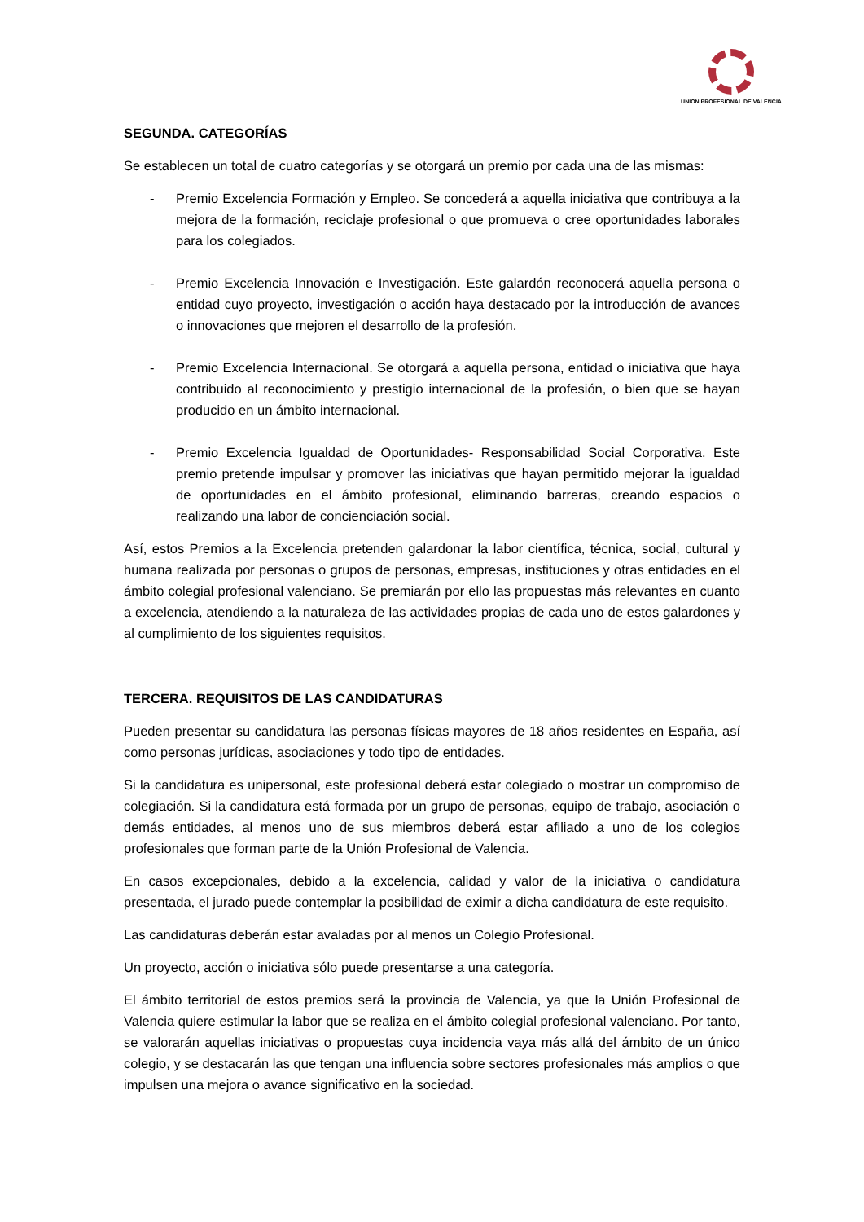UNION PROFESIONAL DE VALENCIA
SEGUNDA. CATEGORÍAS
Se establecen un total de cuatro categorías y se otorgará un premio por cada una de las mismas:
- Premio Excelencia Formación y Empleo. Se concederá a aquella iniciativa que contribuya a la mejora de la formación, reciclaje profesional o que promueva o cree oportunidades laborales para los colegiados.
- Premio Excelencia Innovación e Investigación. Este galardón reconocerá aquella persona o entidad cuyo proyecto, investigación o acción haya destacado por la introducción de avances o innovaciones que mejoren el desarrollo de la profesión.
- Premio Excelencia Internacional. Se otorgará a aquella persona, entidad o iniciativa que haya contribuido al reconocimiento y prestigio internacional de la profesión, o bien que se hayan producido en un ámbito internacional.
- Premio Excelencia Igualdad de Oportunidades- Responsabilidad Social Corporativa. Este premio pretende impulsar y promover las iniciativas que hayan permitido mejorar la igualdad de oportunidades en el ámbito profesional, eliminando barreras, creando espacios o realizando una labor de concienciación social.
Así, estos Premios a la Excelencia pretenden galardonar la labor científica, técnica, social, cultural y humana realizada por personas o grupos de personas, empresas, instituciones y otras entidades en el ámbito colegial profesional valenciano. Se premiarán por ello las propuestas más relevantes en cuanto a excelencia, atendiendo a la naturaleza de las actividades propias de cada uno de estos galardones y al cumplimiento de los siguientes requisitos.
TERCERA. REQUISITOS DE LAS CANDIDATURAS
Pueden presentar su candidatura las personas físicas mayores de 18 años residentes en España, así como personas jurídicas, asociaciones y todo tipo de entidades.
Si la candidatura es unipersonal, este profesional deberá estar colegiado o mostrar un compromiso de colegiación. Si la candidatura está formada por un grupo de personas, equipo de trabajo, asociación o demás entidades, al menos uno de sus miembros deberá estar afiliado a uno de los colegios profesionales que forman parte de la Unión Profesional de Valencia.
En casos excepcionales, debido a la excelencia, calidad y valor de la iniciativa o candidatura presentada, el jurado puede contemplar la posibilidad de eximir a dicha candidatura de este requisito.
Las candidaturas deberán estar avaladas por al menos un Colegio Profesional.
Un proyecto, acción o iniciativa sólo puede presentarse a una categoría.
El ámbito territorial de estos premios será la provincia de Valencia, ya que la Unión Profesional de Valencia quiere estimular la labor que se realiza en el ámbito colegial profesional valenciano. Por tanto, se valorarán aquellas iniciativas o propuestas cuya incidencia vaya más allá del ámbito de un único colegio, y se destacarán las que tengan una influencia sobre sectores profesionales más amplios o que impulsen una mejora o avance significativo en la sociedad.